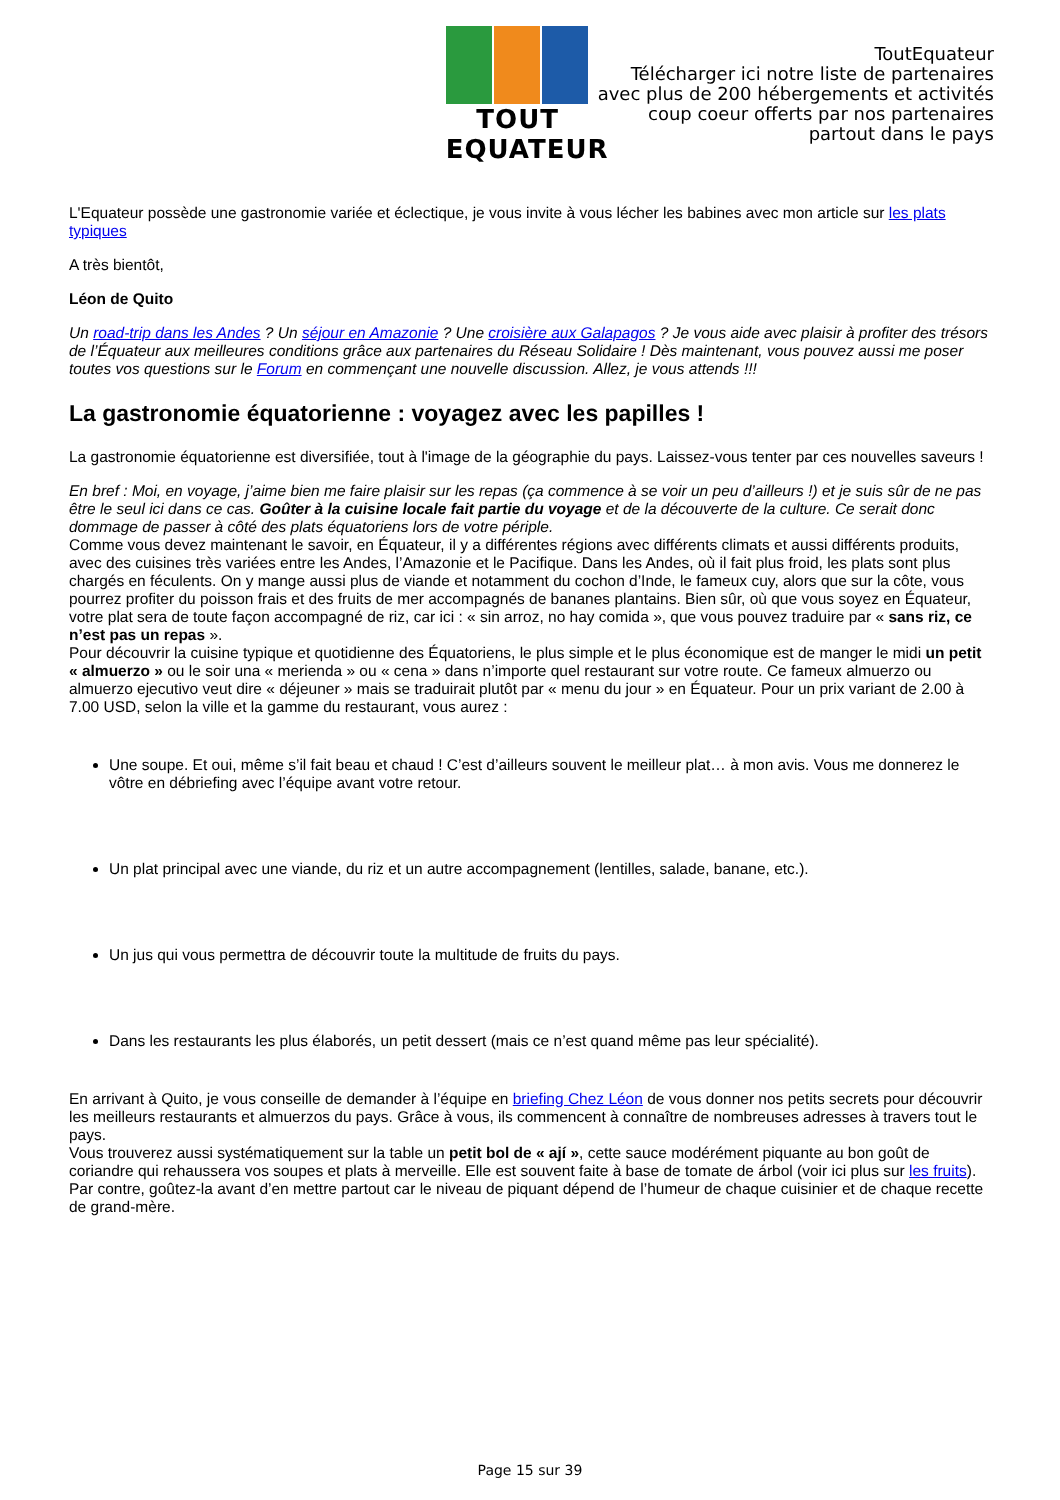TOUT EQUATEUR
ToutEquateur
Télécharger ici notre liste de partenaires
avec plus de 200 hébergements et activités
coup coeur offerts par nos partenaires
partout dans le pays
L'Equateur possède une gastronomie variée et éclectique, je vous invite à vous lécher les babines avec mon article sur les plats typiques
A très bientôt,
Léon de Quito
Un road-trip dans les Andes ? Un séjour en Amazonie ? Une croisière aux Galapagos ? Je vous aide avec plaisir à profiter des trésors de l’Équateur aux meilleures conditions grâce aux partenaires du Réseau Solidaire ! Dès maintenant, vous pouvez aussi me poser toutes vos questions sur le Forum en commençant une nouvelle discussion. Allez, je vous attends !!!
La gastronomie équatorienne : voyagez avec les papilles !
La gastronomie équatorienne est diversifiée, tout à l'image de la géographie du pays. Laissez-vous tenter par ces nouvelles saveurs !
En bref : Moi, en voyage, j’aime bien me faire plaisir sur les repas (ça commence à se voir un peu d’ailleurs !) et je suis sûr de ne pas être le seul ici dans ce cas. Goûter à la cuisine locale fait partie du voyage et de la découverte de la culture. Ce serait donc dommage de passer à côté des plats équatoriens lors de votre périple.
Comme vous devez maintenant le savoir, en Équateur, il y a différentes régions avec différents climats et aussi différents produits, avec des cuisines très variées entre les Andes, l’Amazonie et le Pacifique. Dans les Andes, où il fait plus froid, les plats sont plus chargés en féculents. On y mange aussi plus de viande et notamment du cochon d’Inde, le fameux cuy, alors que sur la côte, vous pourrez profiter du poisson frais et des fruits de mer accompagnés de bananes plantains. Bien sûr, où que vous soyez en Équateur, votre plat sera de toute façon accompagné de riz, car ici : « sin arroz, no hay comida », que vous pouvez traduire par « sans riz, ce n’est pas un repas ».
Pour découvrir la cuisine typique et quotidienne des Équatoriens, le plus simple et le plus économique est de manger le midi un petit « almuerzo » ou le soir una « merienda » ou « cena » dans n’importe quel restaurant sur votre route. Ce fameux almuerzo ou almuerzo ejecutivo veut dire « déjeuner » mais se traduirait plutôt par « menu du jour » en Équateur. Pour un prix variant de 2.00 à 7.00 USD, selon la ville et la gamme du restaurant, vous aurez :
Une soupe. Et oui, même s’il fait beau et chaud ! C’est d’ailleurs souvent le meilleur plat… à mon avis. Vous me donnerez le vôtre en débriefing avec l’équipe avant votre retour.
Un plat principal avec une viande, du riz et un autre accompagnement (lentilles, salade, banane, etc.).
Un jus qui vous permettra de découvrir toute la multitude de fruits du pays.
Dans les restaurants les plus élaborés, un petit dessert (mais ce n’est quand même pas leur spécialité).
En arrivant à Quito, je vous conseille de demander à l’équipe en briefing Chez Léon de vous donner nos petits secrets pour découvrir les meilleurs restaurants et almuerzos du pays. Grâce à vous, ils commencent à connaître de nombreuses adresses à travers tout le pays.
Vous trouverez aussi systématiquement sur la table un petit bol de « ají », cette sauce modérément piquante au bon goût de coriandre qui rehaussera vos soupes et plats à merveille. Elle est souvent faite à base de tomate de árbol (voir ici plus sur les fruits). Par contre, goûtez-la avant d’en mettre partout car le niveau de piquant dépend de l’humeur de chaque cuisinier et de chaque recette de grand-mère.
Page 15 sur 39